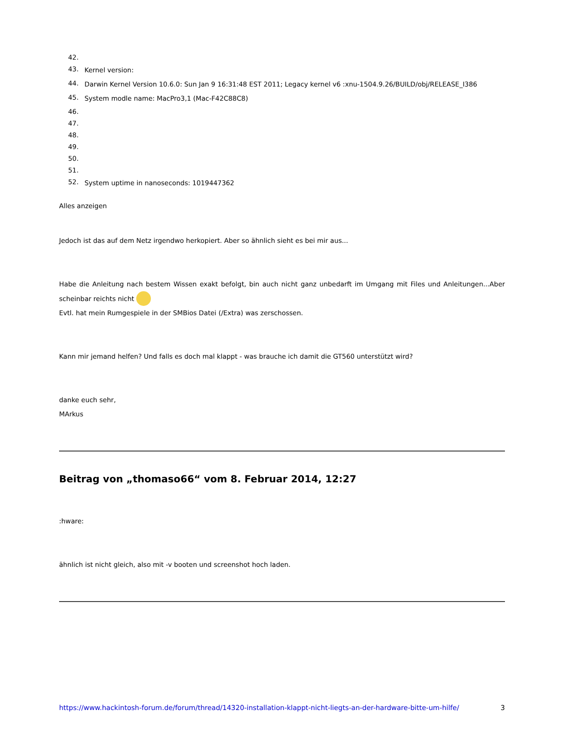42.
43. Kernel version:
44. Darwin Kernel Version 10.6.0: Sun Jan 9 16:31:48 EST 2011; Legacy kernel v6 :xnu-1504.9.26/BUILD/obj/RELEASE_I386
45. System modle name: MacPro3,1 (Mac-F42C88C8)
46.
47.
48.
49.
50.
51.
52. System uptime in nanoseconds: 1019447362
Alles anzeigen
Jedoch ist das auf dem Netz irgendwo herkopiert. Aber so ähnlich sieht es bei mir aus...
Habe die Anleitung nach bestem Wissen exakt befolgt, bin auch nicht ganz unbedarft im Umgang mit Files und Anleitungen...Aber scheinbar reichts nicht
Evtl. hat mein Rumgespiele in der SMBios Datei (/Extra) was zerschossen.
Kann mir jemand helfen? Und falls es doch mal klappt - was brauche ich damit die GT560 unterstützt wird?
danke euch sehr,
MArkus
Beitrag von „thomaso66“ vom 8. Februar 2014, 12:27
:hware:
ähnlich ist nicht gleich, also mit -v booten und screenshot hoch laden.
https://www.hackintosh-forum.de/forum/thread/14320-installation-klappt-nicht-liegts-an-der-hardware-bitte-um-hilfe/ 3